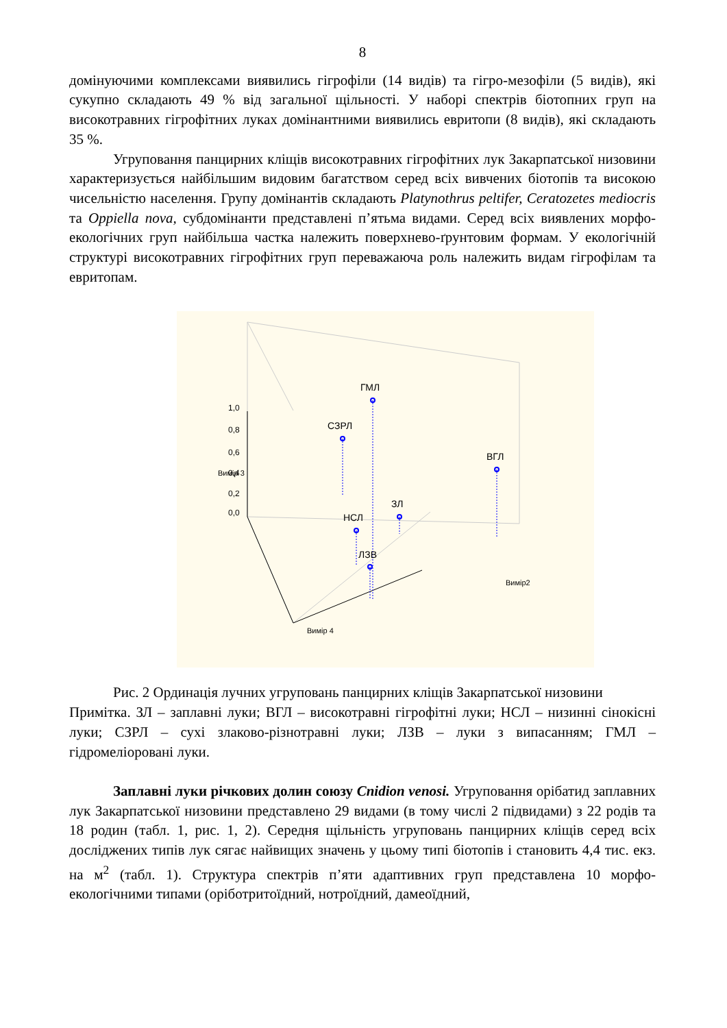8
домінуючими комплексами виявились гігрофіли (14 видів) та гігро-мезофіли (5 видів), які сукупно складають 49 % від загальної щільності. У наборі спектрів біотопних груп на високотравних гігрофітних луках домінантними виявились евритопи (8 видів), які складають 35 %.
Угруповання панцирних кліщів високотравних гігрофітних лук Закарпатської низовини характеризується найбільшим видовим багатством серед всіх вивчених біотопів та високою чисельністю населення. Групу домінантів складають Platynothrus peltifer, Ceratozetes mediocris та Oppiella nova, субдомінанти представлені п’ятьма видами. Серед всіх виявлених морфо-екологічних груп найбільша частка належить поверхнево-ґрунтовим формам. У екологічній структурі високотравних гігрофітних груп переважаюча роль належить видам гігрофілам та евритопам.
1,0
0,8
0,6
0,4
0,2
0,0
ГМЛ
СЗРЛ
ВГЛ
ЗЛ
НСЛ
ЛЗВ
Вимір 4
Вимір2
Вимір 3
Рис. 2 Ординація лучних угруповань панцирних кліщів Закарпатської низовини
Примітка. ЗЛ – заплавні луки; ВГЛ – високотравні гігрофітні луки; НСЛ – низинні сінокісні луки; СЗРЛ – сухі злаково-різнотравні луки; ЛЗВ – луки з випасанням; ГМЛ – гідромеліоровані луки.
Заплавні луки річкових долин союзу Cnidion venosi. Угруповання орібатид заплавних лук Закарпатської низовини представлено 29 видами (в тому числі 2 підвидами) з 22 родів та 18 родин (табл. 1, рис. 1, 2). Середня щільність угруповань панцирних кліщів серед всіх досліджених типів лук сягає найвищих значень у цьому типі біотопів і становить 4,4 тис. екз. на м<sup>2</sup> (табл. 1). Структура спектрів п’яти адаптивних груп представлена 10 морфо-екологічними типами (оріботритоїдний, нотроїдний, дамеоїдний,